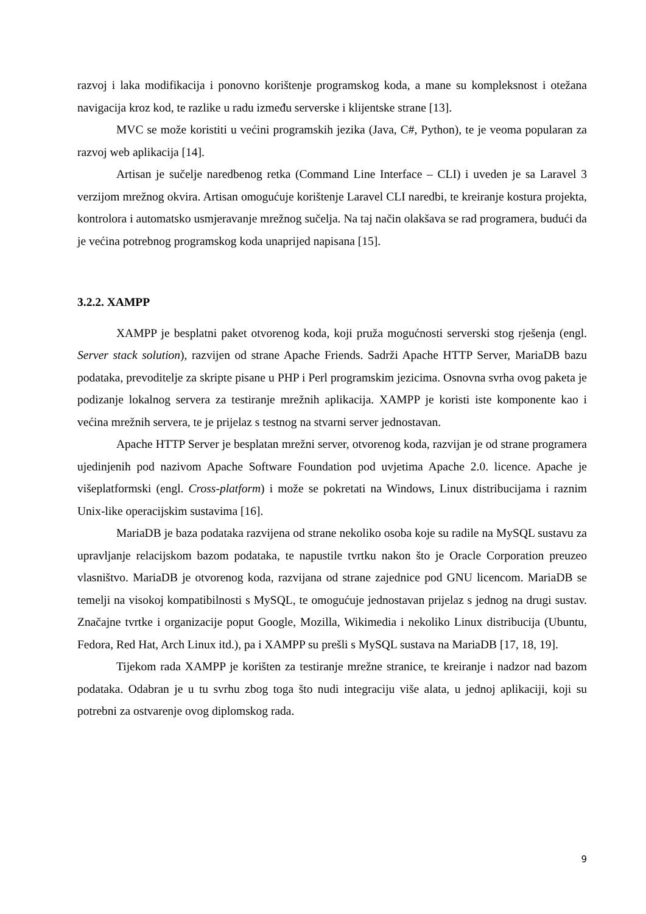razvoj i laka modifikacija i ponovno korištenje programskog koda, a mane su kompleksnost i otežana navigacija kroz kod, te razlike u radu između serverske i klijentske strane [13].
MVC se može koristiti u većini programskih jezika (Java, C#, Python), te je veoma popularan za razvoj web aplikacija [14].
Artisan je sučelje naredbenog retka (Command Line Interface – CLI) i uveden je sa Laravel 3 verzijom mrežnog okvira. Artisan omogućuje korištenje Laravel CLI naredbi, te kreiranje kostura projekta, kontrolora i automatsko usmjeravanje mrežnog sučelja. Na taj način olakšava se rad programera, budući da je većina potrebnog programskog koda unaprijed napisana [15].
3.2.2. XAMPP
XAMPP je besplatni paket otvorenog koda, koji pruža mogućnosti serverski stog rješenja (engl. Server stack solution), razvijen od strane Apache Friends. Sadrži Apache HTTP Server, MariaDB bazu podataka, prevoditelje za skripte pisane u PHP i Perl programskim jezicima. Osnovna svrha ovog paketa je podizanje lokalnog servera za testiranje mrežnih aplikacija. XAMPP je koristi iste komponente kao i većina mrežnih servera, te je prijelaz s testnog na stvarni server jednostavan.
Apache HTTP Server je besplatan mrežni server, otvorenog koda, razvijan je od strane programera ujedinjenih pod nazivom Apache Software Foundation pod uvjetima Apache 2.0. licence. Apache je višeplatformski (engl. Cross-platform) i može se pokretati na Windows, Linux distribucijama i raznim Unix-like operacijskim sustavima [16].
MariaDB je baza podataka razvijena od strane nekoliko osoba koje su radile na MySQL sustavu za upravljanje relacijskom bazom podataka, te napustile tvrtku nakon što je Oracle Corporation preuzeo vlasništvo. MariaDB je otvorenog koda, razvijana od strane zajednice pod GNU licencom. MariaDB se temelji na visokoj kompatibilnosti s MySQL, te omogućuje jednostavan prijelaz s jednog na drugi sustav. Značajne tvrtke i organizacije poput Google, Mozilla, Wikimedia i nekoliko Linux distribucija (Ubuntu, Fedora, Red Hat, Arch Linux itd.), pa i XAMPP su prešli s MySQL sustava na MariaDB [17, 18, 19].
Tijekom rada XAMPP je korišten za testiranje mrežne stranice, te kreiranje i nadzor nad bazom podataka. Odabran je u tu svrhu zbog toga što nudi integraciju više alata, u jednoj aplikaciji, koji su potrebni za ostvarenje ovog diplomskog rada.
9